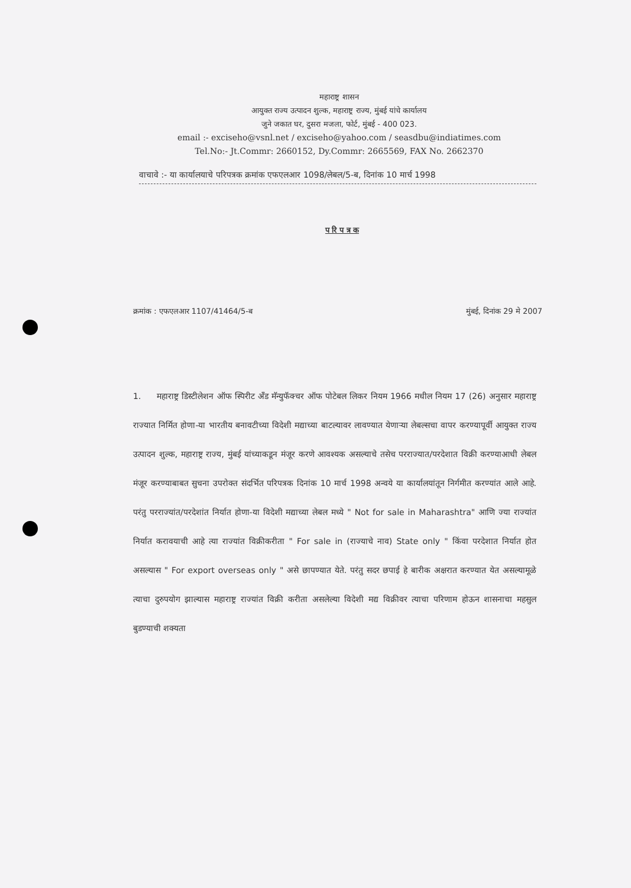महाराष्ट्र शासन
आयुक्त राज्य उत्पादन शुल्क, महाराष्ट्र राज्य, मुंबई यांचे कार्यालय
जुने जकात घर, दुसरा मजला, फोर्ट, मुंबई - 400 023.
email :- exciseho@vsnl.net / exciseho@yahoo.com / seasdbu@indiatimes.com
Tel.No:- Jt.Commr: 2660152, Dy.Commr: 2665569, FAX No. 2662370
वाचावे :- या कार्यालयाचे परिपत्रक क्रमांक एफएलआर 1098/लेबल/5-ब, दिनांक 10 मार्च 1998
प रि प त्र क
क्रमांक : एफएलआर 1107/41464/5-ब मुंबई, दिनांक 29 मे 2007
1. महाराष्ट्र डिस्टीलेशन ऑफ स्पिरीट अँड मॅन्युफॅक्चर ऑफ पोटेबल लिकर नियम 1966 मधील नियम 17 (26) अनुसार महाराष्ट्र राज्यात निर्मित होणा-या भारतीय बनावटीच्या विदेशी मद्याच्या बाटल्यावर लावण्यात येणाऱ्या लेबल्सचा वापर करण्यापूर्वी आयुक्त राज्य उत्पादन शुल्क, महाराष्ट्र राज्य, मुंबई यांच्याकडून मंजूर करणे आवश्यक असल्याचे तसेच परराज्यात/परदेशात विक्री करण्याआधी लेबल मंजूर करण्याबाबत सुचना उपरोक्त संदर्भित परिपत्रक दिनांक 10 मार्च 1998 अन्वये या कार्यालयांतून निर्गमीत करण्यांत आले आहे. परंतु परराज्यांत/परदेशांत निर्यात होणा-या विदेशी मद्याच्या लेबल मध्ये " Not for sale in Maharashtra" आणि ज्या राज्यांत निर्यात करावयाची आहे त्या राज्यांत विक्रीकरीता " For sale in (राज्याचे नाव) State only " किंवा परदेशात निर्यात होत असल्यास " For export overseas only " असे छापण्यात येते. परंतु सदर छपाई हे बारीक अक्षरात करण्यात येत असल्यामूळे त्याचा दुरुपयोग झाल्यास महाराष्ट्र राज्यांत विक्री करीता असलेल्या विदेशी मद्य विक्रीवर त्याचा परिणाम होऊन शासनाचा महसुल बुडण्याची शक्यता